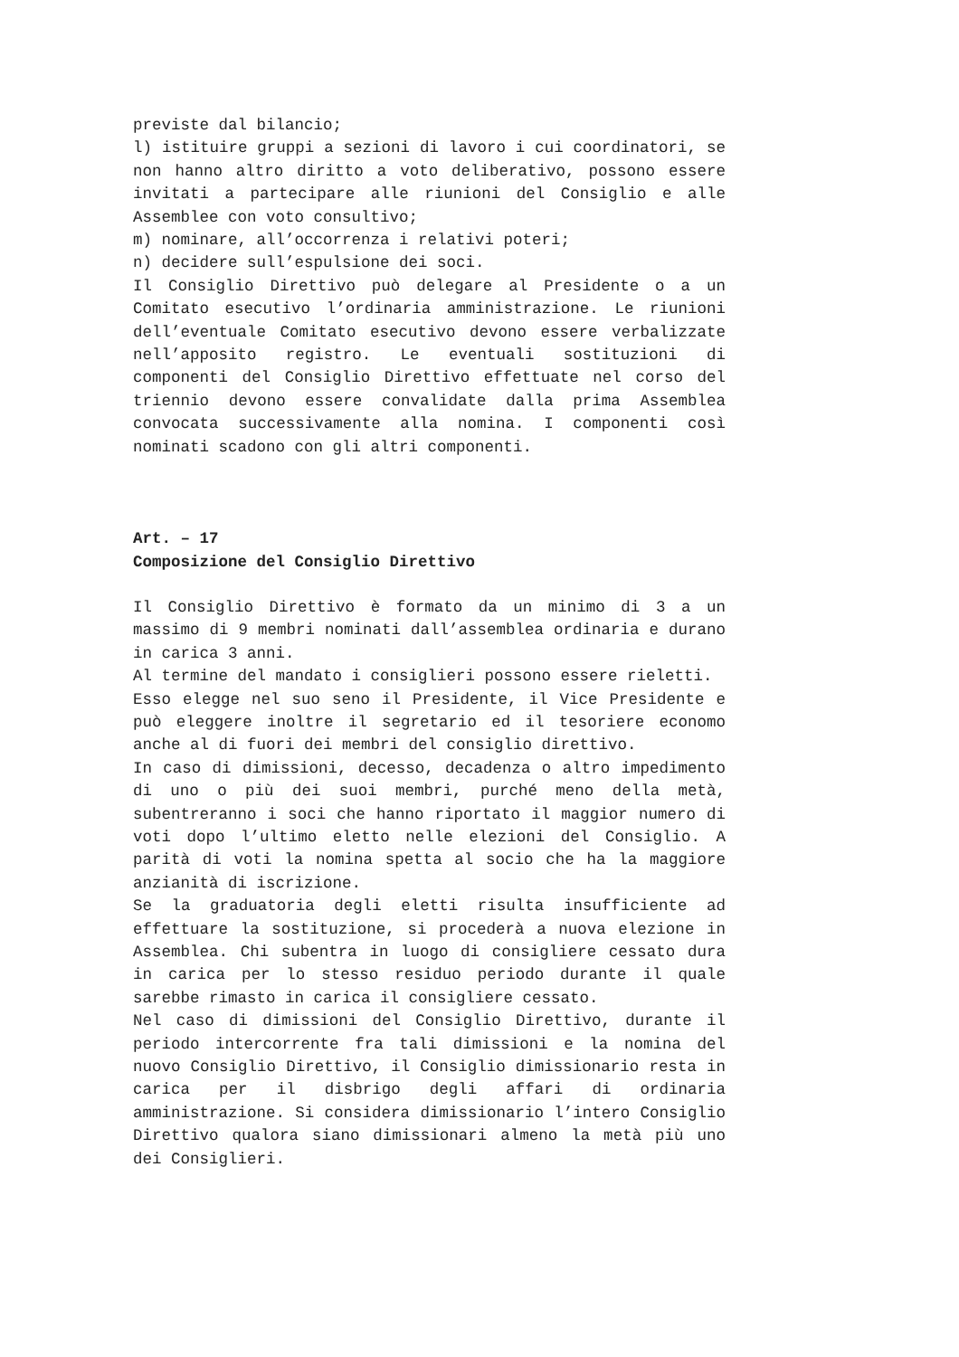previste dal bilancio;
l) istituire gruppi a sezioni di lavoro i cui coordinatori, se non hanno altro diritto a voto deliberativo, possono essere invitati a partecipare alle riunioni del Consiglio e alle Assemblee con voto consultivo;
m) nominare, all’occorrenza i relativi poteri;
n) decidere sull’espulsione dei soci.
Il Consiglio Direttivo può delegare al Presidente o a un Comitato esecutivo l’ordinaria amministrazione. Le riunioni dell’eventuale Comitato esecutivo devono essere verbalizzate nell’apposito registro. Le eventuali sostituzioni di componenti del Consiglio Direttivo effettuate nel corso del triennio devono essere convalidate dalla prima Assemblea convocata successivamente alla nomina. I componenti così nominati scadono con gli altri componenti.
Art. – 17
Composizione del Consiglio Direttivo
Il Consiglio Direttivo è formato da un minimo di 3 a un massimo di 9 membri nominati dall’assemblea ordinaria e durano in carica 3 anni.
Al termine del mandato i consiglieri possono essere rieletti.
Esso elegge nel suo seno il Presidente, il Vice Presidente e può eleggere inoltre il segretario ed il tesoriere economo anche al di fuori dei membri del consiglio direttivo.
In caso di dimissioni, decesso, decadenza o altro impedimento di uno o più dei suoi membri, purché meno della metà, subentreranno i soci che hanno riportato il maggior numero di voti dopo l’ultimo eletto nelle elezioni del Consiglio. A parità di voti la nomina spetta al socio che ha la maggiore anzianità di iscrizione.
Se la graduatoria degli eletti risulta insufficiente ad effettuare la sostituzione, si procederà a nuova elezione in Assemblea. Chi subentra in luogo di consigliere cessato dura in carica per lo stesso residuo periodo durante il quale sarebbe rimasto in carica il consigliere cessato.
Nel caso di dimissioni del Consiglio Direttivo, durante il periodo intercorrente fra tali dimissioni e la nomina del nuovo Consiglio Direttivo, il Consiglio dimissionario resta in carica per il disbrigo degli affari di ordinaria amministrazione. Si considera dimissionario l’intero Consiglio Direttivo qualora siano dimissionari almeno la metà più uno dei Consiglieri.